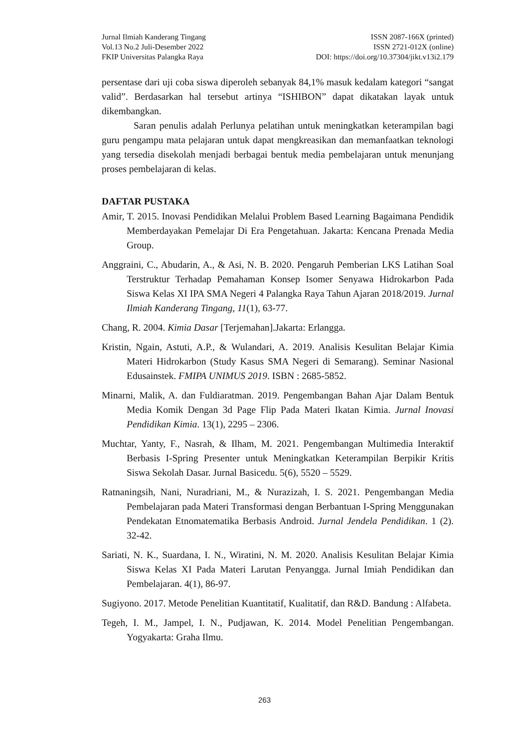Jurnal Ilmiah Kanderang Tingang
Vol.13 No.2 Juli-Desember 2022
FKIP Universitas Palangka Raya
ISSN 2087-166X (printed)
ISSN 2721-012X (online)
DOI: https://doi.org/10.37304/jikt.v13i2.179
persentase dari uji coba siswa diperoleh sebanyak 84,1% masuk kedalam kategori “sangat valid”. Berdasarkan hal tersebut artinya “ISHIBON” dapat dikatakan layak untuk dikembangkan.
Saran penulis adalah Perlunya pelatihan untuk meningkatkan keterampilan bagi guru pengampu mata pelajaran untuk dapat mengkreasikan dan memanfaatkan teknologi yang tersedia disekolah menjadi berbagai bentuk media pembelajaran untuk menunjang proses pembelajaran di kelas.
DAFTAR PUSTAKA
Amir, T. 2015. Inovasi Pendidikan Melalui Problem Based Learning Bagaimana Pendidik Memberdayakan Pemelajar Di Era Pengetahuan. Jakarta: Kencana Prenada Media Group.
Anggraini, C., Abudarin, A., & Asi, N. B. 2020. Pengaruh Pemberian LKS Latihan Soal Terstruktur Terhadap Pemahaman Konsep Isomer Senyawa Hidrokarbon Pada Siswa Kelas XI IPA SMA Negeri 4 Palangka Raya Tahun Ajaran 2018/2019. Jurnal Ilmiah Kanderang Tingang, 11(1), 63-77.
Chang, R. 2004. Kimia Dasar [Terjemahan].Jakarta: Erlangga.
Kristin, Ngain, Astuti, A.P., & Wulandari, A. 2019. Analisis Kesulitan Belajar Kimia Materi Hidrokarbon (Study Kasus SMA Negeri di Semarang). Seminar Nasional Edusainstek. FMIPA UNIMUS 2019. ISBN : 2685-5852.
Minarni, Malik, A. dan Fuldiaratman. 2019. Pengembangan Bahan Ajar Dalam Bentuk Media Komik Dengan 3d Page Flip Pada Materi Ikatan Kimia. Jurnal Inovasi Pendidikan Kimia. 13(1), 2295 – 2306.
Muchtar, Yanty, F., Nasrah, & Ilham, M. 2021. Pengembangan Multimedia Interaktif Berbasis I-Spring Presenter untuk Meningkatkan Keterampilan Berpikir Kritis Siswa Sekolah Dasar. Jurnal Basicedu. 5(6), 5520 – 5529.
Ratnaningsih, Nani, Nuradriani, M., & Nurazizah, I. S. 2021. Pengembangan Media Pembelajaran pada Materi Transformasi dengan Berbantuan I-Spring Menggunakan Pendekatan Etnomatematika Berbasis Android. Jurnal Jendela Pendidikan. 1 (2). 32-42.
Sariati, N. K., Suardana, I. N., Wiratini, N. M. 2020. Analisis Kesulitan Belajar Kimia Siswa Kelas XI Pada Materi Larutan Penyangga. Jurnal Imiah Pendidikan dan Pembelajaran. 4(1), 86-97.
Sugiyono. 2017. Metode Penelitian Kuantitatif, Kualitatif, dan R&D. Bandung : Alfabeta.
Tegeh, I. M., Jampel, I. N., Pudjawan, K. 2014. Model Penelitian Pengembangan. Yogyakarta: Graha Ilmu.
263